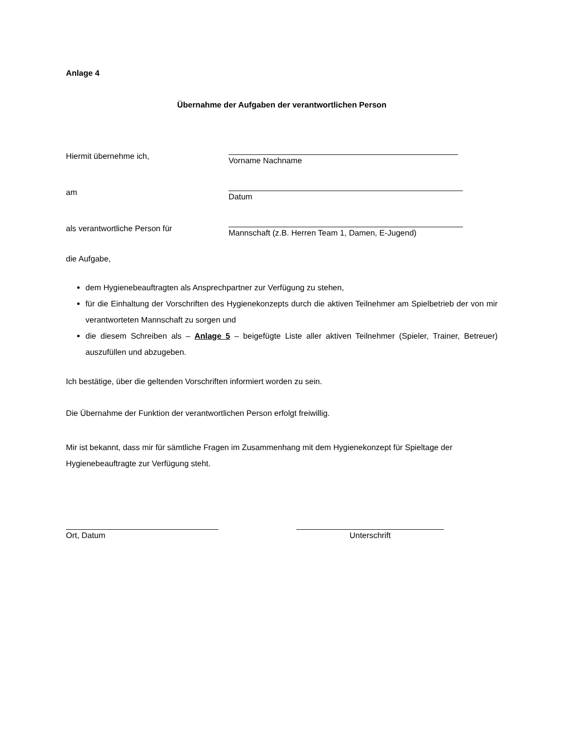Anlage 4
Übernahme der Aufgaben der verantwortlichen Person
Hiermit übernehme ich,
Vorname Nachname
am
Datum
als verantwortliche Person für
Mannschaft (z.B. Herren Team 1, Damen, E-Jugend)
die Aufgabe,
dem Hygienebeauftragten als Ansprechpartner zur Verfügung zu stehen,
für die Einhaltung der Vorschriften des Hygienekonzepts durch die aktiven Teilnehmer am Spielbetrieb der von mir verantworteten Mannschaft zu sorgen und
die diesem Schreiben als – Anlage 5 – beigefügte Liste aller aktiven Teilnehmer (Spieler, Trainer, Betreuer) auszufüllen und abzugeben.
Ich bestätige, über die geltenden Vorschriften informiert worden zu sein.
Die Übernahme der Funktion der verantwortlichen Person erfolgt freiwillig.
Mir ist bekannt, dass mir für sämtliche Fragen im Zusammenhang mit dem Hygienekonzept für Spieltage der Hygienebeauftragte zur Verfügung steht.
Ort, Datum Unterschrift